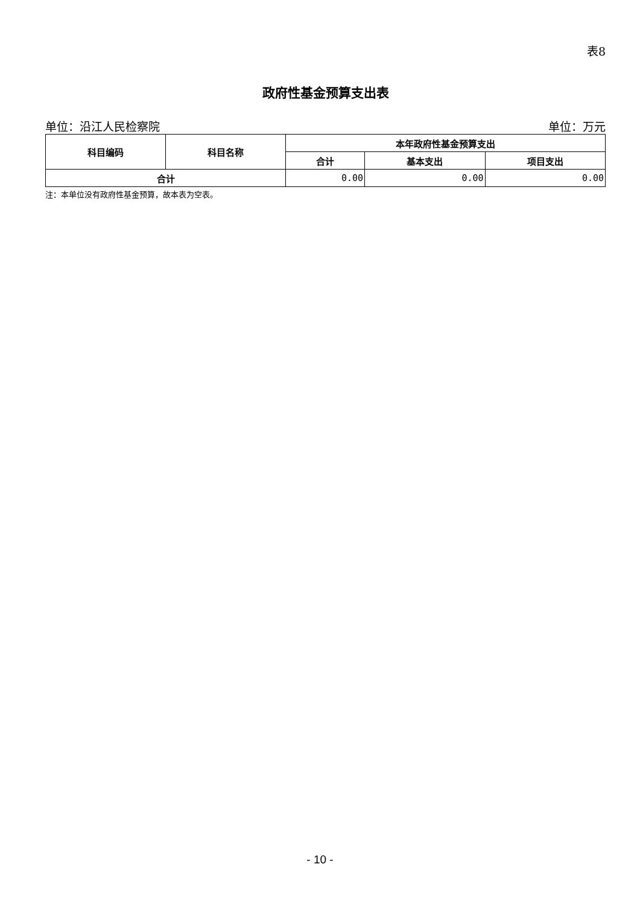表8
政府性基金预算支出表
单位：沿江人民检察院 单位：万元
| 科目编码 | 科目名称 | 本年政府性基金预算支出 | | |
| --- | --- | --- | --- | --- |
| | | 合计 | 基本支出 | 项目支出 |
| 合计 | | 0.00 | 0.00 | 0.00 |
注：本单位没有政府性基金预算，故本表为空表。
- 10 -